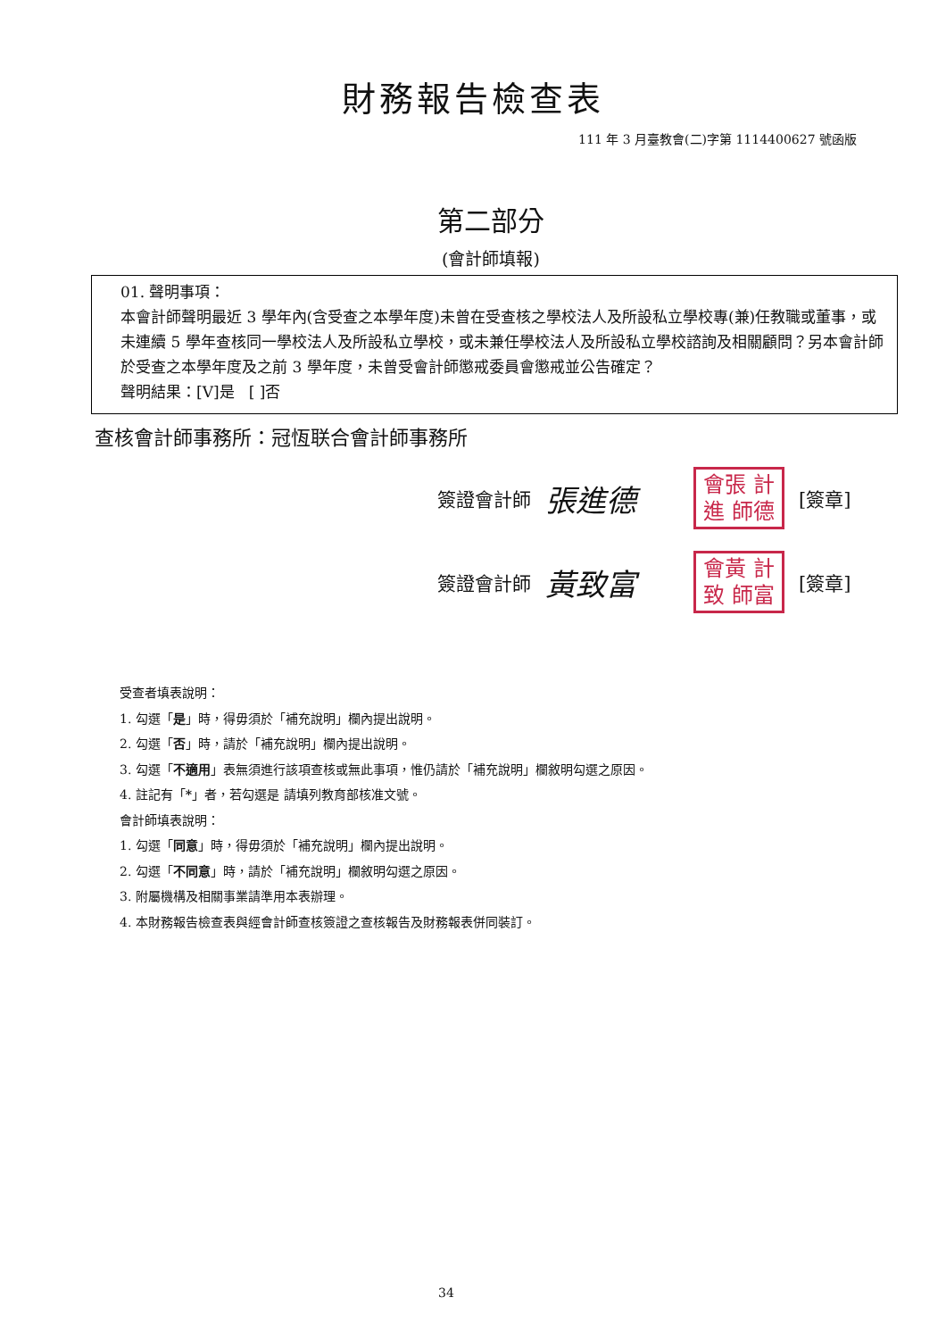財務報告檢查表
111 年 3 月臺教會(二)字第 1114400627 號函版
第二部分
(會計師填報)
01. 聲明事項：
本會計師聲明最近 3 學年內(含受查之本學年度)未曾在受查核之學校法人及所設私立學校專(兼)任教職或董事，或未連續 5 學年查核同一學校法人及所設私立學校，或未兼任學校法人及所設私立學校諮詢及相關顧問？另本會計師於受查之本學年度及之前 3 學年度，未曾受會計師懲戒委員會懲戒並公告確定？
聲明結果：[V]是 [ ]否
查核會計師事務所：冠恆联合會計師事務所
簽證會計師 張進德
會張 計進 師德
[簽章]
簽證會計師 黃致富
會黃 計致 師富
[簽章]
受查者填表說明：
1. 勾選「是」時，得毋須於「補充說明」欄內提出說明。
2. 勾選「否」時，請於「補充說明」欄內提出說明。
3. 勾選「不適用」表無須進行該項查核或無此事項，惟仍請於「補充說明」欄敘明勾選之原因。
4. 註記有「*」者，若勾選是 請填列教育部核准文號。
會計師填表說明：
1. 勾選「同意」時，得毋須於「補充說明」欄內提出說明。
2. 勾選「不同意」時，請於「補充說明」欄敘明勾選之原因。
3. 附屬機構及相關事業請準用本表辦理。
4. 本財務報告檢查表與經會計師查核簽證之查核報告及財務報表併同裝訂。
34